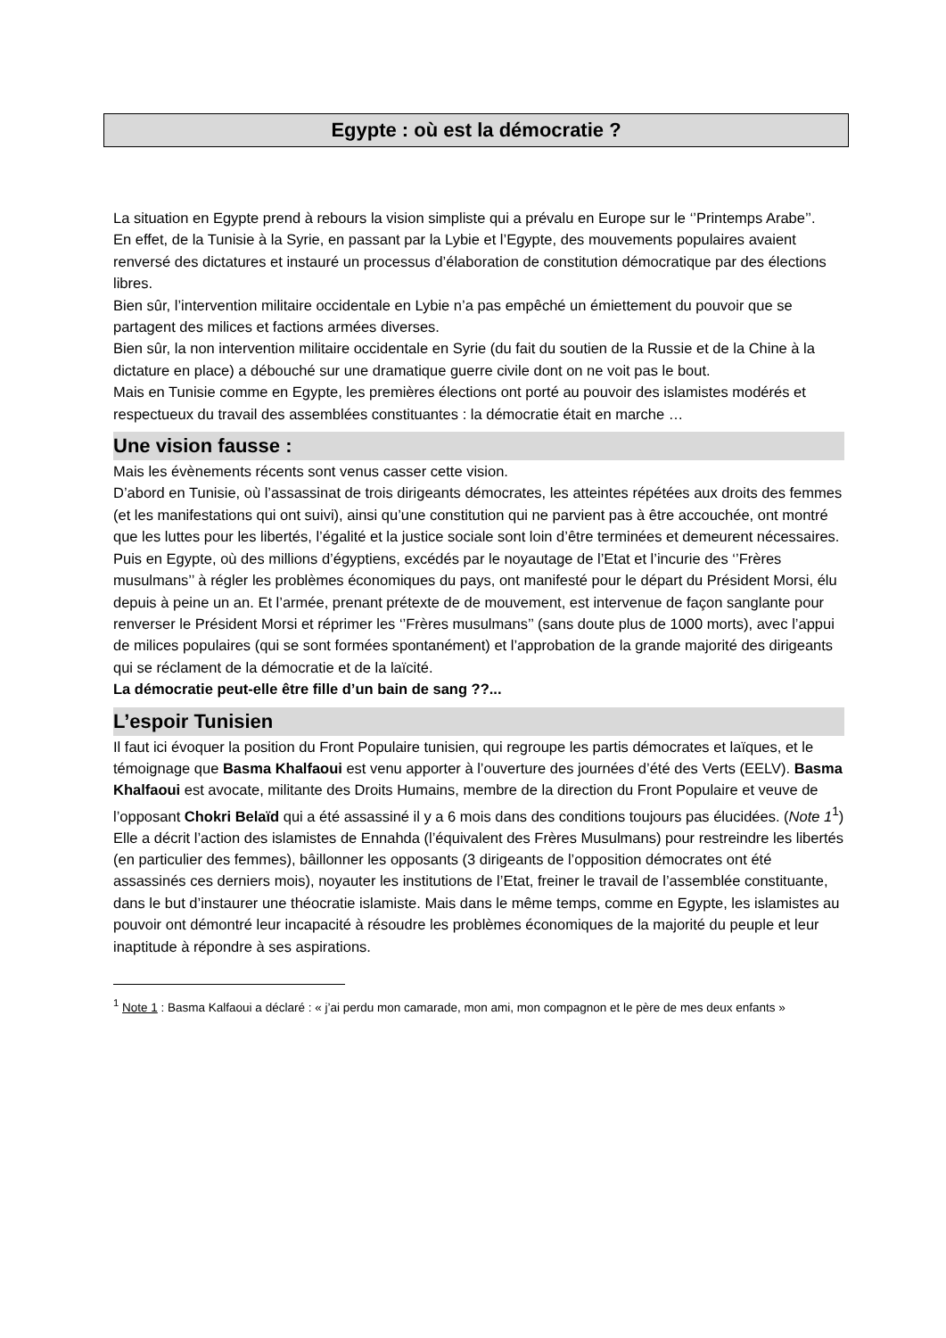Egypte : où est la démocratie ?
La situation en Egypte prend à rebours la vision simpliste qui a prévalu en Europe sur le ‘’Printemps Arabe’’.
En effet, de la Tunisie à la Syrie, en passant par la Lybie et l’Egypte, des mouvements populaires avaient renversé des dictatures et instauré un processus d’élaboration de constitution démocratique par des élections libres.
Bien sûr, l’intervention militaire occidentale en Lybie n’a pas empêché un émiettement du pouvoir que se partagent des milices et factions armées diverses.
Bien sûr, la non intervention militaire occidentale en Syrie (du fait du soutien de la Russie et de la Chine à la dictature en place) a débouché sur une dramatique guerre civile dont on ne voit pas le bout.
Mais en Tunisie comme en Egypte, les premières élections ont porté au pouvoir des islamistes modérés et respectueux du travail des assemblées constituantes : la démocratie était en marche …
Une vision fausse :
Mais les évènements récents sont venus casser cette vision.
D’abord en Tunisie, où l’assassinat de trois dirigeants démocrates, les atteintes répétées aux droits des femmes (et les manifestations qui ont suivi), ainsi qu’une constitution qui ne parvient pas à être accouchée, ont montré que les luttes pour les libertés, l’égalité et la justice sociale sont loin d’être terminées et demeurent nécessaires.
Puis en Egypte, où des millions d’égyptiens, excédés par le noyautage de l’Etat et l’incurie des ‘’Frères musulmans’’ à régler les problèmes économiques du pays, ont manifesté pour le départ du Président Morsi, élu depuis à peine un an. Et l’armée, prenant prétexte de de mouvement, est intervenue de façon sanglante pour renverser le Président Morsi et réprimer les ‘’Frères musulmans’’ (sans doute plus de 1000 morts), avec l’appui de milices populaires (qui se sont formées spontanément) et l’approbation de la grande majorité des dirigeants qui se réclament de la démocratie et de la laïcité.
La démocratie peut-elle être fille d’un bain de sang ??...
L’espoir Tunisien
Il faut ici évoquer la position du Front Populaire tunisien, qui regroupe les partis démocrates et laïques, et le témoignage que Basma Khalfaoui est venu apporter à l’ouverture des journées d’été des Verts (EELV). Basma Khalfaoui est avocate, militante des Droits Humains, membre de la direction du Front Populaire et veuve de l’opposant Chokri Belaïd qui a été assassiné il y a 6 mois dans des conditions toujours pas élucidées. (Note 1<sup>1</sup>)
Elle a décrit l’action des islamistes de Ennahda (l’équivalent des Frères Musulmans) pour restreindre les libertés (en particulier des femmes), bâillonner les opposants (3 dirigeants de l’opposition démocrates ont été assassinés ces derniers mois), noyauter les institutions de l’Etat, freiner le travail de l’assemblée constituante, dans le but d’instaurer une théocratie islamiste. Mais dans le même temps, comme en Egypte, les islamistes au pouvoir ont démontré leur incapacité à résoudre les problèmes économiques de la majorité du peuple et leur inaptitude à répondre à ses aspirations.
<sup>1</sup> Note 1 : Basma Kalfaoui a déclaré : « j’ai perdu mon camarade, mon ami, mon compagnon et le père de mes deux enfants »